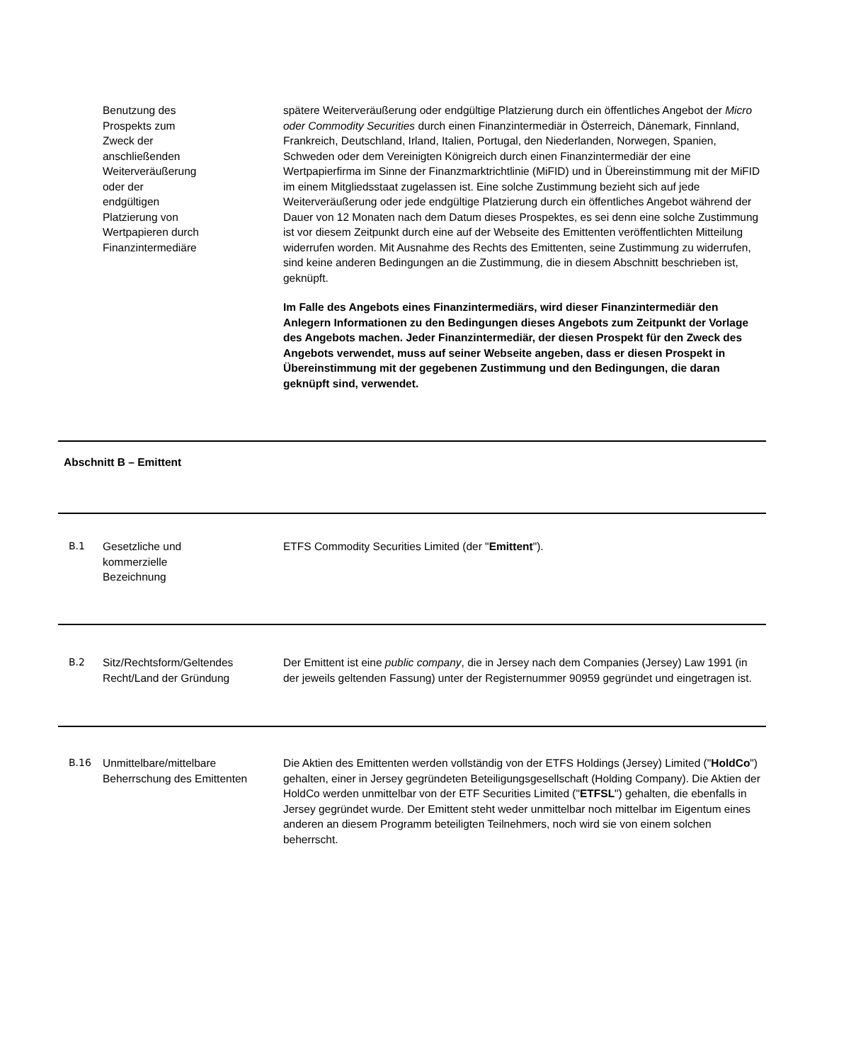Benutzung des
Prospekts zum
Zweck der
anschließenden
Weiterveräußerung
oder der
endgültigen
Platzierung von
Wertpapieren durch
Finanzintermediäre
spätere Weiterveräußerung oder endgültige Platzierung durch ein öffentliches Angebot der Micro oder Commodity Securities durch einen Finanzintermediär in Österreich, Dänemark, Finnland, Frankreich, Deutschland, Irland, Italien, Portugal, den Niederlanden, Norwegen, Spanien, Schweden oder dem Vereinigten Königreich durch einen Finanzintermediär der eine Wertpapierfirma im Sinne der Finanzmarktrichtlinie (MiFID) und in Übereinstimmung mit der MiFID im einem Mitgliedsstaat zugelassen ist. Eine solche Zustimmung bezieht sich auf jede Weiterveräußerung oder jede endgültige Platzierung durch ein öffentliches Angebot während der Dauer von 12 Monaten nach dem Datum dieses Prospektes, es sei denn eine solche Zustimmung ist vor diesem Zeitpunkt durch eine auf der Webseite des Emittenten veröffentlichten Mitteilung widerrufen worden. Mit Ausnahme des Rechts des Emittenten, seine Zustimmung zu widerrufen, sind keine anderen Bedingungen an die Zustimmung, die in diesem Abschnitt beschrieben ist, geknüpft.
Im Falle des Angebots eines Finanzintermediärs, wird dieser Finanzintermediär den Anlegern Informationen zu den Bedingungen dieses Angebots zum Zeitpunkt der Vorlage des Angebots machen. Jeder Finanzintermediär, der diesen Prospekt für den Zweck des Angebots verwendet, muss auf seiner Webseite angeben, dass er diesen Prospekt in Übereinstimmung mit der gegebenen Zustimmung und den Bedingungen, die daran geknüpft sind, verwendet.
Abschnitt B – Emittent
B.1 Gesetzliche und
kommerzielle
Bezeichnung
ETFS Commodity Securities Limited (der "Emittent").
B.2 Sitz/Rechtsform/Geltendes Recht/Land der Gründung
Der Emittent ist eine public company, die in Jersey nach dem Companies (Jersey) Law 1991 (in der jeweils geltenden Fassung) unter der Registernummer 90959 gegründet und eingetragen ist.
B.16 Unmittelbare/mittelbare Beherrschung des Emittenten
Die Aktien des Emittenten werden vollständig von der ETFS Holdings (Jersey) Limited ("HoldCo") gehalten, einer in Jersey gegründeten Beteiligungsgesellschaft (Holding Company). Die Aktien der HoldCo werden unmittelbar von der ETF Securities Limited ("ETFSL") gehalten, die ebenfalls in Jersey gegründet wurde. Der Emittent steht weder unmittelbar noch mittelbar im Eigentum eines anderen an diesem Programm beteiligten Teilnehmers, noch wird sie von einem solchen beherrscht.